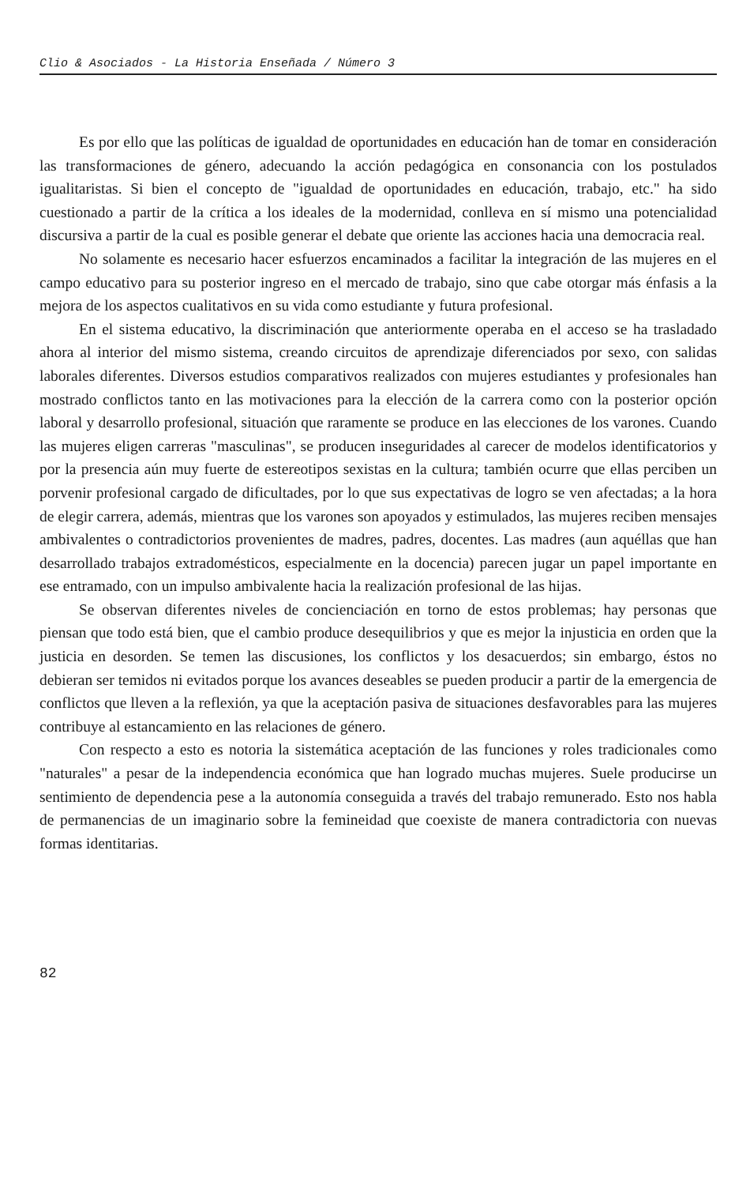Clio & Asociados - La Historia Enseñada / Número 3
Es por ello que las políticas de igualdad de oportunidades en educación han de tomar en consideración las transformaciones de género, adecuando la acción pedagógica en consonancia con los postulados igualitaristas. Si bien el concepto de "igualdad de oportunidades en educación, trabajo, etc." ha sido cuestionado a partir de la crítica a los ideales de la modernidad, conlleva en sí mismo una potencialidad discursiva a partir de la cual es posible generar el debate que oriente las acciones hacia una democracia real.
No solamente es necesario hacer esfuerzos encaminados a facilitar la integración de las mujeres en el campo educativo para su posterior ingreso en el mercado de trabajo, sino que cabe otorgar más énfasis a la mejora de los aspectos cualitativos en su vida como estudiante y futura profesional.
En el sistema educativo, la discriminación que anteriormente operaba en el acceso se ha trasladado ahora al interior del mismo sistema, creando circuitos de aprendizaje diferenciados por sexo, con salidas laborales diferentes. Diversos estudios comparativos realizados con mujeres estudiantes y profesionales han mostrado conflictos tanto en las motivaciones para la elección de la carrera como con la posterior opción laboral y desarrollo profesional, situación que raramente se produce en las elecciones de los varones. Cuando las mujeres eligen carreras "masculinas", se producen inseguridades al carecer de modelos identificatorios y por la presencia aún muy fuerte de estereotipos sexistas en la cultura; también ocurre que ellas perciben un porvenir profesional cargado de dificultades, por lo que sus expectativas de logro se ven afectadas; a la hora de elegir carrera, además, mientras que los varones son apoyados y estimulados, las mujeres reciben mensajes ambivalentes o contradictorios provenientes de madres, padres, docentes. Las madres (aun aquéllas que han desarrollado trabajos extradomésticos, especialmente en la docencia) parecen jugar un papel importante en ese entramado, con un impulso ambivalente hacia la realización profesional de las hijas.
Se observan diferentes niveles de concienciación en torno de estos problemas; hay personas que piensan que todo está bien, que el cambio produce desequilibrios y que es mejor la injusticia en orden que la justicia en desorden. Se temen las discusiones, los conflictos y los desacuerdos; sin embargo, éstos no debieran ser temidos ni evitados porque los avances deseables se pueden producir a partir de la emergencia de conflictos que lleven a la reflexión, ya que la aceptación pasiva de situaciones desfavorables para las mujeres contribuye al estancamiento en las relaciones de género.
Con respecto a esto es notoria la sistemática aceptación de las funciones y roles tradicionales como "naturales" a pesar de la independencia económica que han logrado muchas mujeres. Suele producirse un sentimiento de dependencia pese a la autonomía conseguida a través del trabajo remunerado. Esto nos habla de permanencias de un imaginario sobre la femineidad que coexiste de manera contradictoria con nuevas formas identitarias.
82